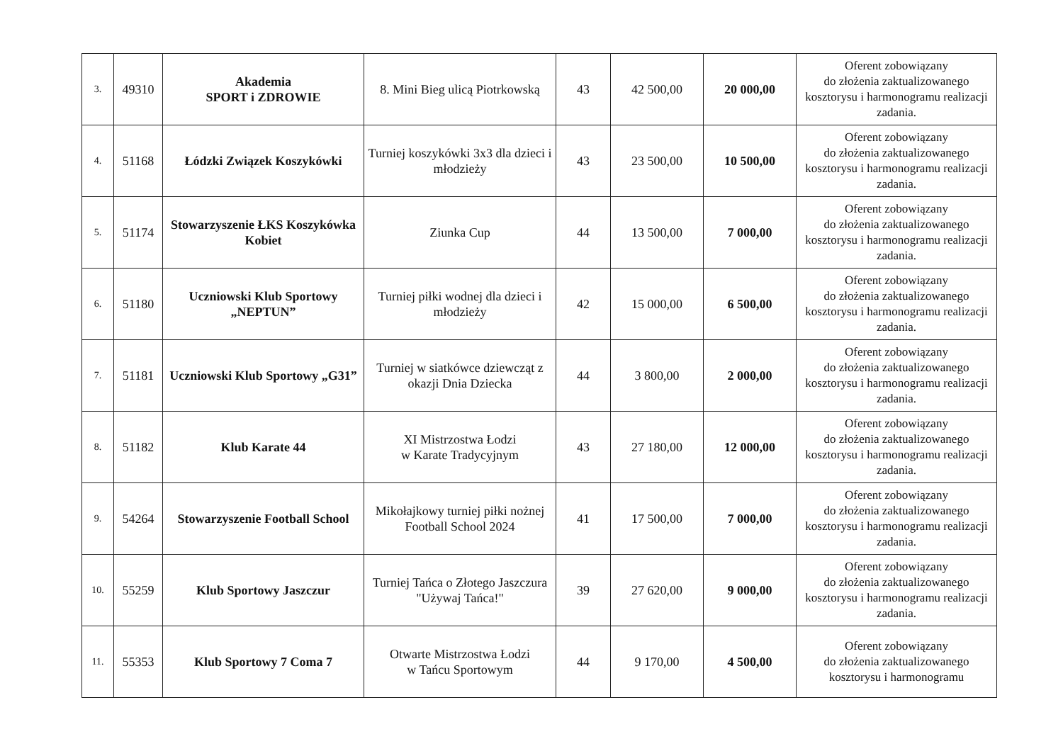| 3. | 49310 | Akademia SPORT i ZDROWIE | 8. Mini Bieg ulicą Piotrkowską | 43 | 42 500,00 | 20 000,00 | Oferent zobowiązany do złożenia zaktualizowanego kosztorysu i harmonogramu realizacji zadania. |
| 4. | 51168 | Łódzki Związek Koszykówki | Turniej koszykówki 3x3 dla dzieci i młodzieży | 43 | 23 500,00 | 10 500,00 | Oferent zobowiązany do złożenia zaktualizowanego kosztorysu i harmonogramu realizacji zadania. |
| 5. | 51174 | Stowarzyszenie ŁKS Koszykówka Kobiet | Ziunka Cup | 44 | 13 500,00 | 7 000,00 | Oferent zobowiązany do złożenia zaktualizowanego kosztorysu i harmonogramu realizacji zadania. |
| 6. | 51180 | Uczniowski Klub Sportowy „NEPTUN” | Turniej piłki wodnej dla dzieci i młodzieży | 42 | 15 000,00 | 6 500,00 | Oferent zobowiązany do złożenia zaktualizowanego kosztorysu i harmonogramu realizacji zadania. |
| 7. | 51181 | Uczniowski Klub Sportowy „G31” | Turniej w siatkówce dziewcząt z okazji Dnia Dziecka | 44 | 3 800,00 | 2 000,00 | Oferent zobowiązany do złożenia zaktualizowanego kosztorysu i harmonogramu realizacji zadania. |
| 8. | 51182 | Klub Karate 44 | XI Mistrzostwa Łodzi w Karate Tradycyjnym | 43 | 27 180,00 | 12 000,00 | Oferent zobowiązany do złożenia zaktualizowanego kosztorysu i harmonogramu realizacji zadania. |
| 9. | 54264 | Stowarzyszenie Football School | Mikołajkowy turniej piłki nożnej Football School 2024 | 41 | 17 500,00 | 7 000,00 | Oferent zobowiązany do złożenia zaktualizowanego kosztorysu i harmonogramu realizacji zadania. |
| 10. | 55259 | Klub Sportowy Jaszczur | Turniej Tańca o Złotego Jaszczura "Używaj Tańca!" | 39 | 27 620,00 | 9 000,00 | Oferent zobowiązany do złożenia zaktualizowanego kosztorysu i harmonogramu realizacji zadania. |
| 11. | 55353 | Klub Sportowy 7 Coma 7 | Otwarte Mistrzostwa Łodzi w Tańcu Sportowym | 44 | 9 170,00 | 4 500,00 | Oferent zobowiązany do złożenia zaktualizowanego kosztorysu i harmonogramu |